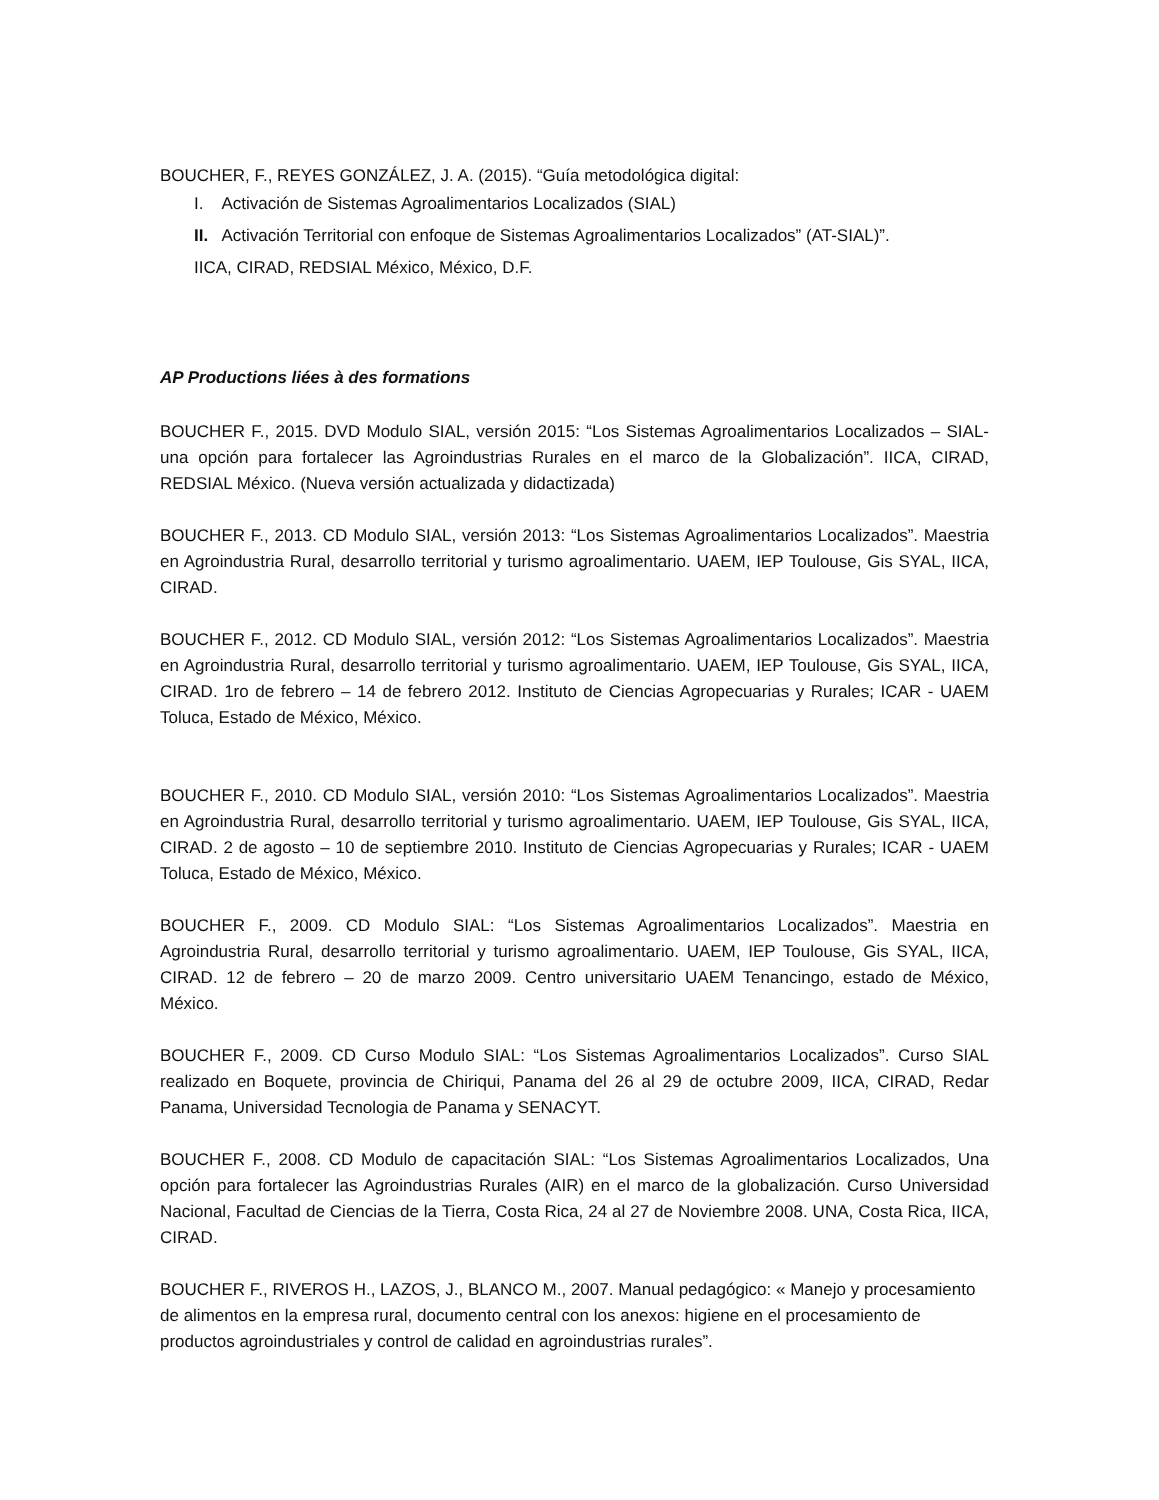BOUCHER, F., REYES GONZÁLEZ, J. A. (2015). “Guía metodológica digital:
I. Activación de Sistemas Agroalimentarios Localizados (SIAL)
II. Activación Territorial con enfoque de Sistemas Agroalimentarios Localizados” (AT-SIAL)”.
IICA, CIRAD, REDSIAL México, México, D.F.
AP Productions liées à des formations
BOUCHER F., 2015. DVD Modulo SIAL, versión 2015: “Los Sistemas Agroalimentarios Localizados – SIAL- una opción para fortalecer las Agroindustrias Rurales en el marco de la Globalización”. IICA, CIRAD, REDSIAL México. (Nueva versión actualizada y didactizada)
BOUCHER F., 2013. CD Modulo SIAL, versión 2013: “Los Sistemas Agroalimentarios Localizados”. Maestria en Agroindustria Rural, desarrollo territorial y turismo agroalimentario. UAEM, IEP Toulouse, Gis SYAL, IICA, CIRAD.
BOUCHER F., 2012. CD Modulo SIAL, versión 2012: “Los Sistemas Agroalimentarios Localizados”. Maestria en Agroindustria Rural, desarrollo territorial y turismo agroalimentario. UAEM, IEP Toulouse, Gis SYAL, IICA, CIRAD. 1ro de febrero – 14 de febrero 2012. Instituto de Ciencias Agropecuarias y Rurales; ICAR - UAEM Toluca, Estado de México, México.
BOUCHER F., 2010. CD Modulo SIAL, versión 2010: “Los Sistemas Agroalimentarios Localizados”. Maestria en Agroindustria Rural, desarrollo territorial y turismo agroalimentario. UAEM, IEP Toulouse, Gis SYAL, IICA, CIRAD. 2 de agosto – 10 de septiembre 2010. Instituto de Ciencias Agropecuarias y Rurales; ICAR - UAEM Toluca, Estado de México, México.
BOUCHER F., 2009. CD Modulo SIAL: “Los Sistemas Agroalimentarios Localizados”. Maestria en Agroindustria Rural, desarrollo territorial y turismo agroalimentario. UAEM, IEP Toulouse, Gis SYAL, IICA, CIRAD. 12 de febrero – 20 de marzo 2009. Centro universitario UAEM Tenancingo, estado de México, México.
BOUCHER F., 2009. CD Curso Modulo SIAL: “Los Sistemas Agroalimentarios Localizados”. Curso SIAL realizado en Boquete, provincia de Chiriqui, Panama del 26 al 29 de octubre 2009, IICA, CIRAD, Redar Panama, Universidad Tecnologia de Panama y SENACYT.
BOUCHER F., 2008. CD Modulo de capacitación SIAL: “Los Sistemas Agroalimentarios Localizados, Una opción para fortalecer las Agroindustrias Rurales (AIR) en el marco de la globalización. Curso Universidad Nacional, Facultad de Ciencias de la Tierra, Costa Rica, 24 al 27 de Noviembre 2008. UNA, Costa Rica, IICA, CIRAD.
BOUCHER F., RIVEROS H., LAZOS, J., BLANCO M., 2007. Manual pedagógico: « Manejo y procesamiento de alimentos en la empresa rural, documento central con los anexos: higiene en el procesamiento de productos agroindustriales y control de calidad en agroindustrias rurales”.